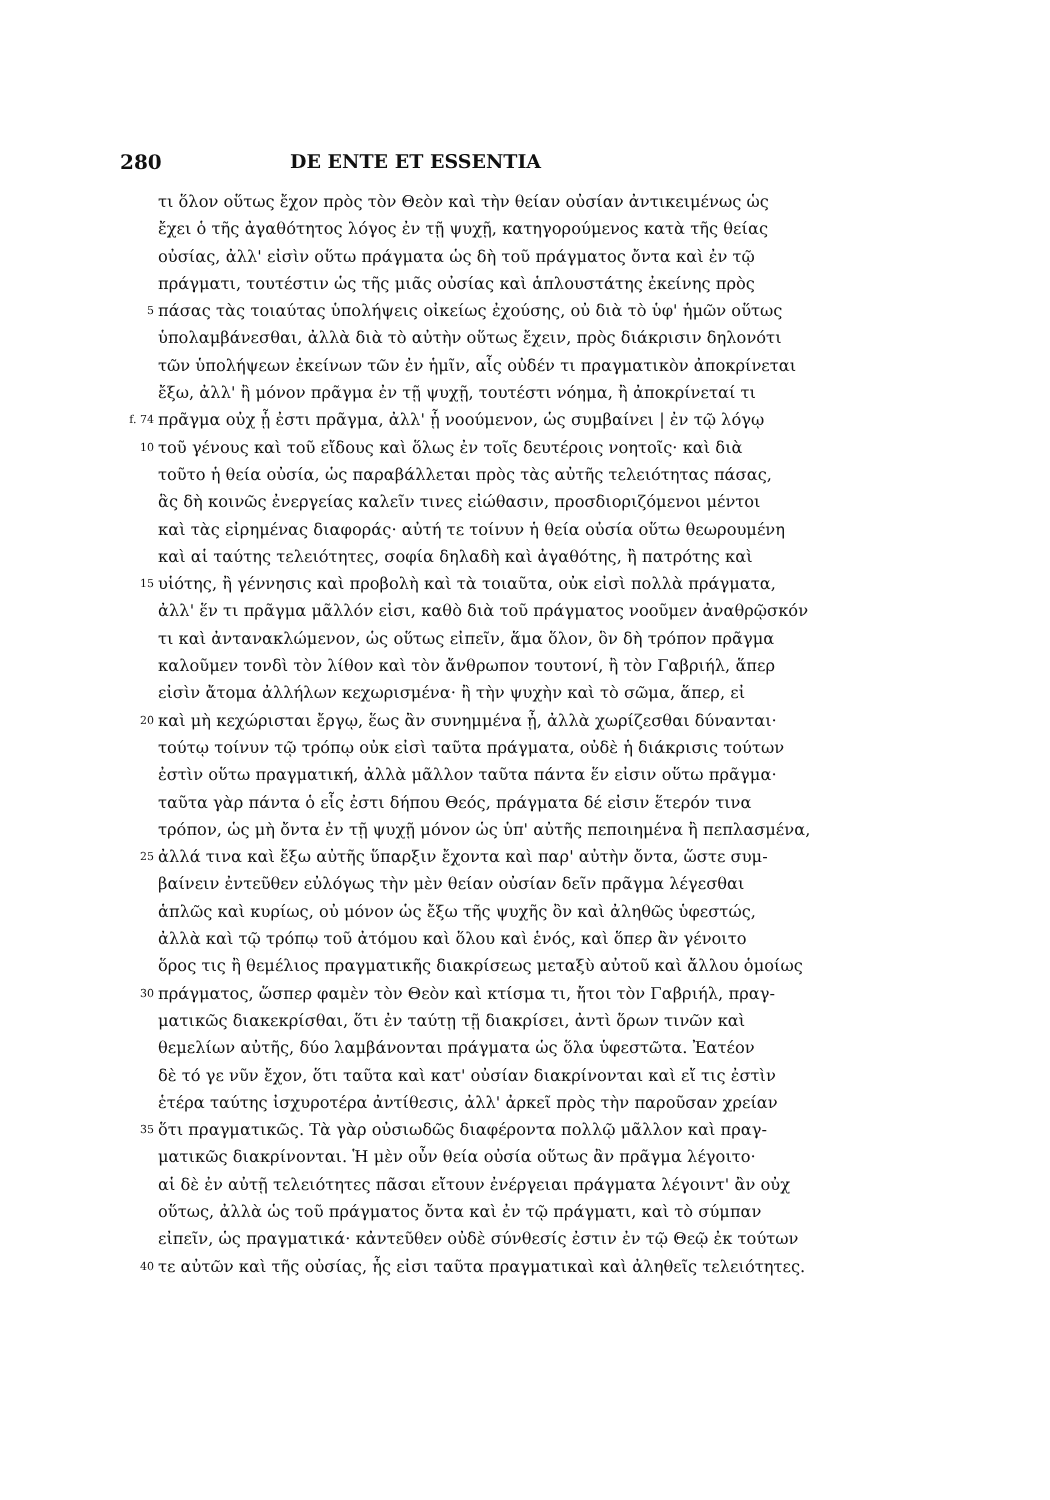280 DE ENTE ET ESSENTIA
τι ὅλον οὕτως ἔχον πρὸς τὸν Θεὸν καὶ τὴν θείαν οὐσίαν ἀντικειμένως ὡς
ἔχει ὁ τῆς ἀγαθότητος λόγος ἐν τῇ ψυχῇ, κατηγορούμενος κατὰ τῆς θείας
οὐσίας, ἀλλ' εἰσὶν οὕτω πράγματα ὡς δὴ τοῦ πράγματος ὄντα καὶ ἐν τῷ
πράγματι, τουτέστιν ὡς τῆς μιᾶς οὐσίας καὶ ἁπλουστάτης ἐκείνης πρὸς
5 πάσας τὰς τοιαύτας ὑπολήψεις οἰκείως ἐχούσης, οὐ διὰ τὸ ὑφ' ἡμῶν οὕτως
ὑπολαμβάνεσθαι, ἀλλὰ διὰ τὸ αὐτὴν οὕτως ἔχειν, πρὸς διάκρισιν δηλονότι
τῶν ὑπολήψεων ἐκείνων τῶν ἐν ἡμῖν, αἷς οὐδέν τι πραγματικὸν ἀποκρίνεται
ἔξω, ἀλλ' ἢ μόνον πρᾶγμα ἐν τῇ ψυχῇ, τουτέστι νόημα, ἢ ἀποκρίνεταί τι
f. 74 πρᾶγμα οὐχ ᾗ ἐστι πρᾶγμα, ἀλλ' ᾗ νοούμενον, ὡς συμβαίνει | ἐν τῷ λόγῳ
10 τοῦ γένους καὶ τοῦ εἴδους καὶ ὅλως ἐν τοῖς δευτέροις νοητοῖς· καὶ διὰ
τοῦτο ἡ θεία οὐσία, ὡς παραβάλλεται πρὸς τὰς αὐτῆς τελειότητας πάσας,
ἃς δὴ κοινῶς ἐνεργείας καλεῖν τινες εἰώθασιν, προσδιοριζόμενοι μέντοι
καὶ τὰς εἰρημένας διαφοράς· αὐτή τε τοίνυν ἡ θεία οὐσία οὕτω θεωρουμένη
καὶ αἱ ταύτης τελειότητες, σοφία δηλαδὴ καὶ ἀγαθότης, ἢ πατρότης καὶ
15 υἱότης, ἢ γέννησις καὶ προβολὴ καὶ τὰ τοιαῦτα, οὐκ εἰσὶ πολλὰ πράγματα,
ἀλλ' ἕν τι πρᾶγμα μᾶλλόν εἰσι, καθὸ διὰ τοῦ πράγματος νοοῦμεν ἀναθρῷσκόν
τι καὶ ἀντανακλώμενον, ὡς οὕτως εἰπεῖν, ἅμα ὅλον, ὃν δὴ τρόπον πρᾶγμα
καλοῦμεν τονδὶ τὸν λίθον καὶ τὸν ἄνθρωπον τουτονί, ἢ τὸν Γαβριήλ, ἅπερ
εἰσὶν ἄτομα ἀλλήλων κεχωρισμένα· ἢ τὴν ψυχὴν καὶ τὸ σῶμα, ἅπερ, εἰ
20 καὶ μὴ κεχώρισται ἔργῳ, ἕως ἂν συνημμένα ᾖ, ἀλλὰ χωρίζεσθαι δύνανται·
τούτῳ τοίνυν τῷ τρόπῳ οὐκ εἰσὶ ταῦτα πράγματα, οὐδὲ ἡ διάκρισις τούτων
ἐστὶν οὕτω πραγματική, ἀλλὰ μᾶλλον ταῦτα πάντα ἕν εἰσιν οὕτω πρᾶγμα·
ταῦτα γὰρ πάντα ὁ εἷς ἐστι δήπου Θεός, πράγματα δέ εἰσιν ἕτερόν τινα
τρόπον, ὡς μὴ ὄντα ἐν τῇ ψυχῇ μόνον ὡς ὑπ' αὐτῆς πεποιημένα ἢ πεπλασμένα,
25 ἀλλά τινα καὶ ἔξω αὐτῆς ὕπαρξιν ἔχοντα καὶ παρ' αὐτὴν ὄντα, ὥστε συμ-
βαίνειν ἐντεῦθεν εὐλόγως τὴν μὲν θείαν οὐσίαν δεῖν πρᾶγμα λέγεσθαι
ἁπλῶς καὶ κυρίως, οὐ μόνον ὡς ἔξω τῆς ψυχῆς ὂν καὶ ἀληθῶς ὑφεστώς,
ἀλλὰ καὶ τῷ τρόπῳ τοῦ ἀτόμου καὶ ὅλου καὶ ἑνός, καὶ ὅπερ ἂν γένοιτο
ὅρος τις ἢ θεμέλιος πραγματικῆς διακρίσεως μεταξὺ αὐτοῦ καὶ ἄλλου ὁμοίως
30 πράγματος, ὥσπερ φαμὲν τὸν Θεὸν καὶ κτίσμα τι, ἤτοι τὸν Γαβριήλ, πραγ-
ματικῶς διακεκρίσθαι, ὅτι ἐν ταύτῃ τῇ διακρίσει, ἀντὶ ὅρων τινῶν καὶ
θεμελίων αὐτῆς, δύο λαμβάνονται πράγματα ὡς ὅλα ὑφεστῶτα. Ἐατέον
δὲ τό γε νῦν ἔχον, ὅτι ταῦτα καὶ κατ' οὐσίαν διακρίνονται καὶ εἴ τις ἐστὶν
ἑτέρα ταύτης ἰσχυροτέρα ἀντίθεσις, ἀλλ' ἀρκεῖ πρὸς τὴν παροῦσαν χρείαν
35 ὅτι πραγματικῶς. Τὰ γὰρ οὐσιωδῶς διαφέροντα πολλῷ μᾶλλον καὶ πραγ-
ματικῶς διακρίνονται. Ἡ μὲν οὖν θεία οὐσία οὕτως ἂν πρᾶγμα λέγοιτο·
αἱ δὲ ἐν αὐτῇ τελειότητες πᾶσαι εἴτουν ἐνέργειαι πράγματα λέγοιντ' ἂν οὐχ
οὕτως, ἀλλὰ ὡς τοῦ πράγματος ὄντα καὶ ἐν τῷ πράγματι, καὶ τὸ σύμπαν
εἰπεῖν, ὡς πραγματικά· κἀντεῦθεν οὐδὲ σύνθεσίς ἐστιν ἐν τῷ Θεῷ ἐκ τούτων
40 τε αὐτῶν καὶ τῆς οὐσίας, ἧς εἰσι ταῦτα πραγματικαὶ καὶ ἀληθεῖς τελειότητες.